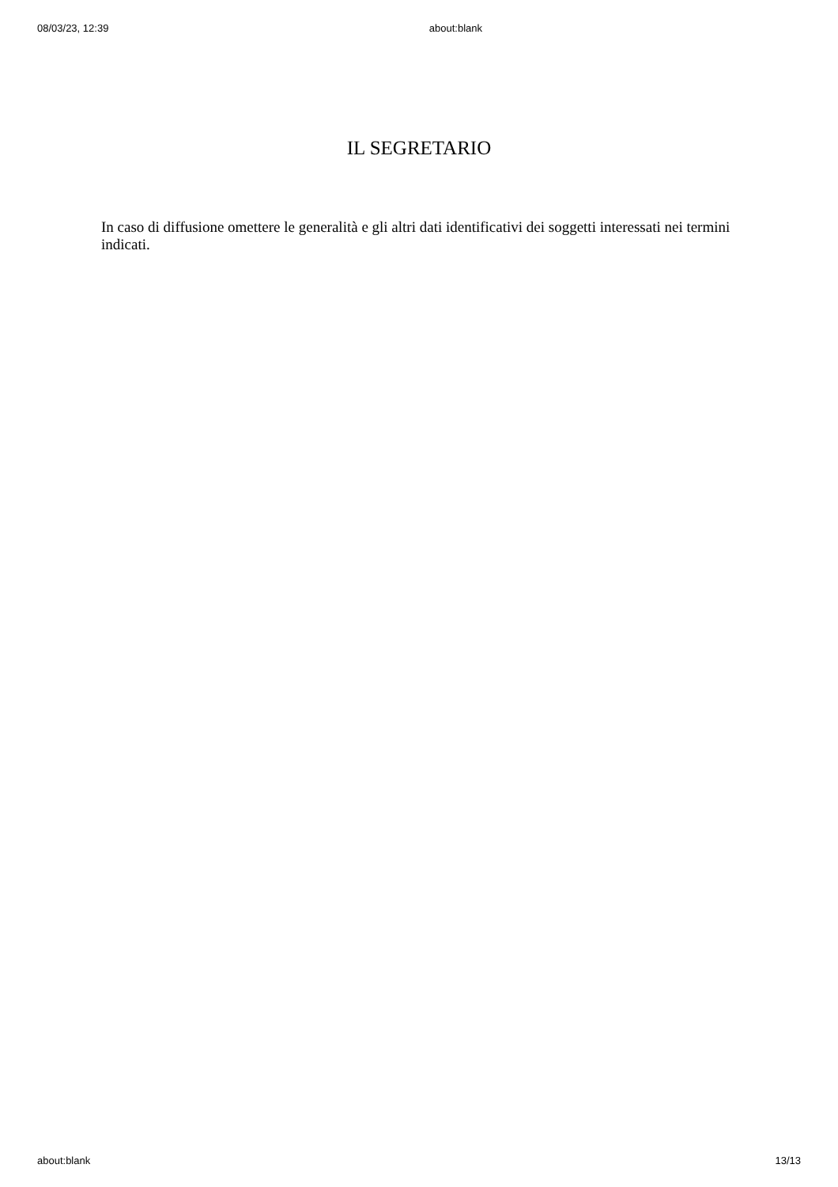08/03/23, 12:39 about:blank
IL SEGRETARIO
In caso di diffusione omettere le generalità e gli altri dati identificativi dei soggetti interessati nei termini indicati.
about:blank 13/13